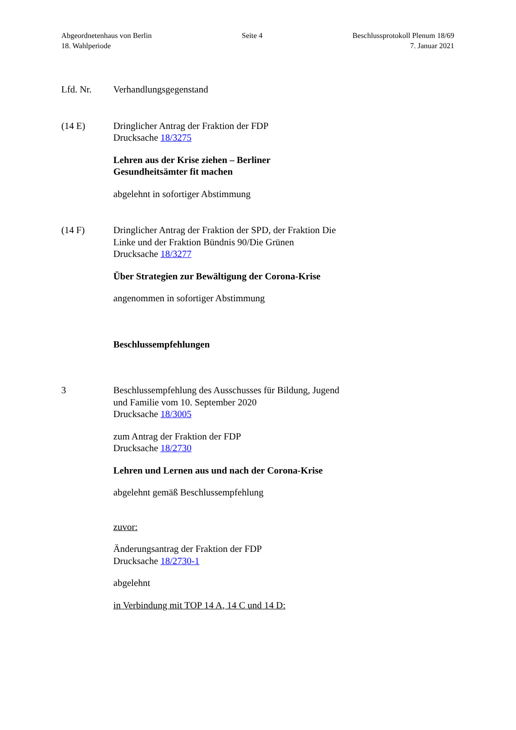Abgeordnetenhaus von Berlin
18. Wahlperiode
Seite 4 Beschlussprotokoll Plenum 18/69
7. Januar 2021
Lfd. Nr. Verhandlungsgegenstand
(14 E) Dringlicher Antrag der Fraktion der FDP
Drucksache 18/3275
Lehren aus der Krise ziehen – Berliner
Gesundheitsämter fit machen
abgelehnt in sofortiger Abstimmung
(14 F) Dringlicher Antrag der Fraktion der SPD, der Fraktion Die
Linke und der Fraktion Bündnis 90/Die Grünen
Drucksache 18/3277
Über Strategien zur Bewältigung der Corona-Krise
angenommen in sofortiger Abstimmung
Beschlussempfehlungen
3 Beschlussempfehlung des Ausschusses für Bildung, Jugend
und Familie vom 10. September 2020
Drucksache 18/3005
zum Antrag der Fraktion der FDP
Drucksache 18/2730
Lehren und Lernen aus und nach der Corona-Krise
abgelehnt gemäß Beschlussempfehlung
zuvor:
Änderungsantrag der Fraktion der FDP
Drucksache 18/2730-1
abgelehnt
in Verbindung mit TOP 14 A, 14 C und 14 D: